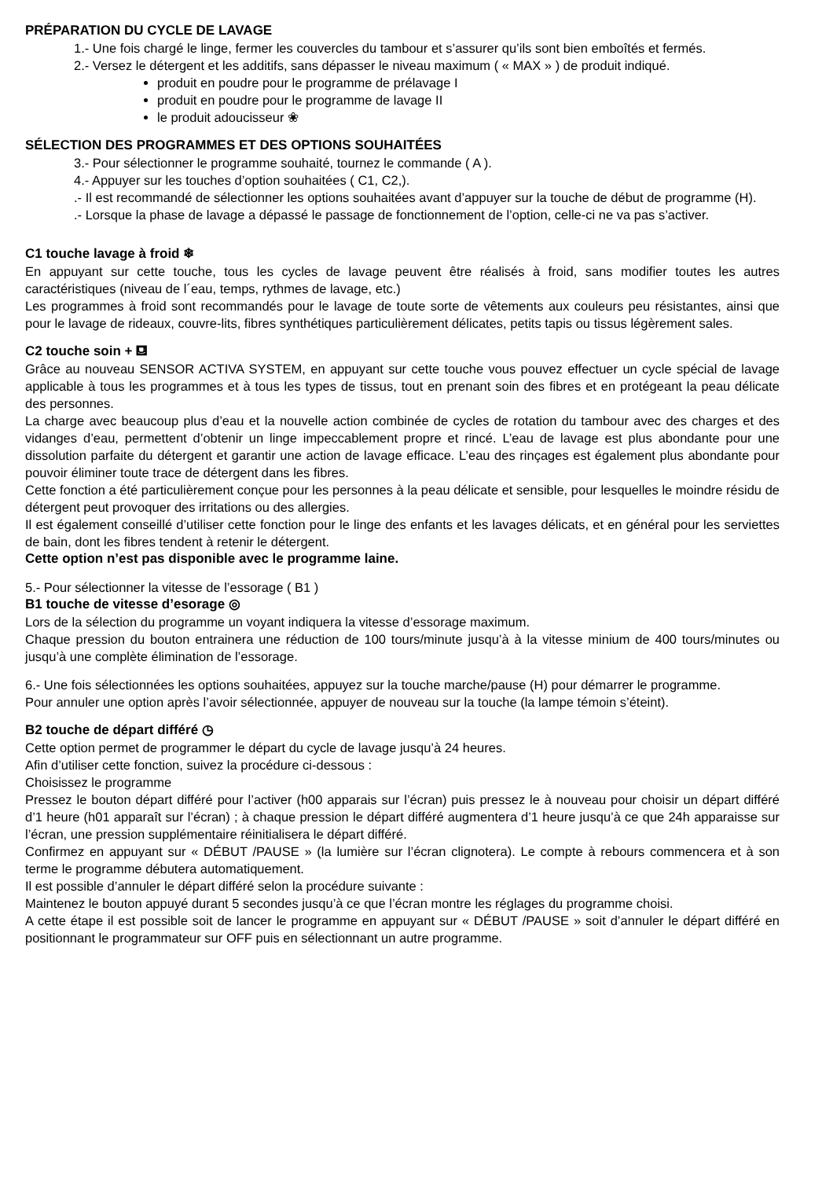PRÉPARATION DU CYCLE DE LAVAGE
1.- Une fois chargé le linge, fermer les couvercles du tambour et s’assurer qu’ils sont bien emboîtés et fermés.
2.- Versez le détergent et les additifs, sans dépasser le niveau maximum ( « MAX » ) de produit indiqué.
produit en poudre pour le programme de prélavage I
produit en poudre pour le programme de lavage II
le produit adoucisseur ❀
SÉLECTION DES PROGRAMMES ET DES OPTIONS SOUHAITÉES
3.- Pour sélectionner le programme souhaité, tournez le commande ( A ).
4.- Appuyer sur les touches d’option souhaitées ( C1, C2,).
.- Il est recommandé de sélectionner les options souhaitées avant d’appuyer sur la touche de début de programme (H).
.- Lorsque la phase de lavage a dépassé le passage de fonctionnement de l’option, celle-ci ne va pas s’activer.
C1 touche lavage à froid ❄
En appuyant sur cette touche, tous les cycles de lavage peuvent être réalisés à froid, sans modifier toutes les autres caractéristiques (niveau de l´eau, temps, rythmes de lavage, etc.)
Les programmes à froid sont recommandés pour le lavage de toute sorte de vêtements aux couleurs peu résistantes, ainsi que pour le lavage de rideaux, couvre-lits, fibres synthétiques particulièrement délicates, petits tapis ou tissus légèrement sales.
C2 touche soin + ⛾
Grâce au nouveau SENSOR ACTIVA SYSTEM, en appuyant sur cette touche vous pouvez effectuer un cycle spécial de lavage applicable à tous les programmes et à tous les types de tissus, tout en prenant soin des fibres et en protégeant la peau délicate des personnes.
La charge avec beaucoup plus d’eau et la nouvelle action combinée de cycles de rotation du tambour avec des charges et des vidanges d’eau, permettent d’obtenir un linge impeccablement propre et rincé. L’eau de lavage est plus abondante pour une dissolution parfaite du détergent et garantir une action de lavage efficace. L’eau des rinçages est également plus abondante pour pouvoir éliminer toute trace de détergent dans les fibres.
Cette fonction a été particulièrement conçue pour les personnes à la peau délicate et sensible, pour lesquelles le moindre résidu de détergent peut provoquer des irritations ou des allergies.
Il est également conseillé d’utiliser cette fonction pour le linge des enfants et les lavages délicats, et en général pour les serviettes de bain, dont les fibres tendent à retenir le détergent.
Cette option n’est pas disponible avec le programme laine.
5.- Pour sélectionner la vitesse de l’essorage ( B1 )
B1 touche de vitesse d’esorage ◎
Lors de la sélection du programme un voyant indiquera la vitesse d’essorage maximum.
Chaque pression du bouton entrainera une réduction de 100 tours/minute jusqu’à à la vitesse minium de 400 tours/minutes ou jusqu’à une complète élimination de l’essorage.
6.- Une fois sélectionnées les options souhaitées, appuyez sur la touche marche/pause (H) pour démarrer le programme.
Pour annuler une option après l’avoir sélectionnée, appuyer de nouveau sur la touche (la lampe témoin s’éteint).
B2 touche de départ différé ◷
Cette option permet de programmer le départ du cycle de lavage jusqu’à 24 heures.
Afin d’utiliser cette fonction, suivez la procédure ci-dessous :
Choisissez le programme
Pressez le bouton départ différé pour l’activer (h00 apparais sur l’écran) puis pressez le à nouveau pour choisir un départ différé d’1 heure (h01 apparaît sur l’écran) ; à chaque pression le départ différé augmentera d’1 heure jusqu’à ce que 24h apparaisse sur l’écran, une pression supplémentaire réinitialisera le départ différé.
Confirmez en appuyant sur « DÉBUT /PAUSE » (la lumière sur l’écran clignotera). Le compte à rebours commencera et à son terme le programme débutera automatiquement.
Il est possible d’annuler le départ différé selon la procédure suivante :
Maintenez le bouton appuyé durant 5 secondes jusqu’à ce que l’écran montre les réglages du programme choisi.
A cette étape il est possible soit de lancer le programme en appuyant sur « DÉBUT /PAUSE » soit d’annuler le départ différé en positionnant le programmateur sur OFF puis en sélectionnant un autre programme.